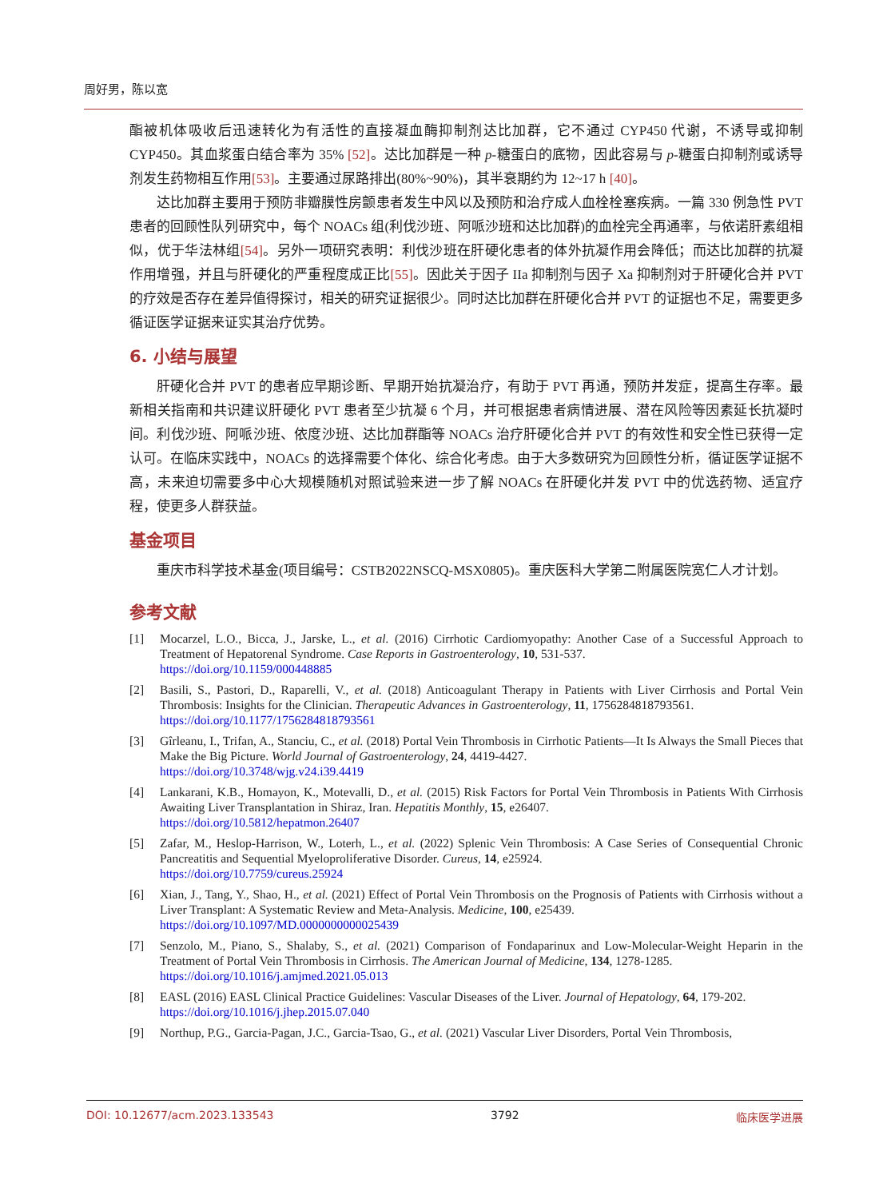周好男，陈以宽
酯被机体吸收后迅速转化为有活性的直接凝血酶抑制剂达比加群，它不通过 CYP450 代谢，不诱导或抑制 CYP450。其血浆蛋白结合率为 35% [52]。达比加群是一种 p-糖蛋白的底物，因此容易与 p-糖蛋白抑制剂或诱导剂发生药物相互作用[53]。主要通过尿路排出(80%~90%)，其半衰期约为 12~17 h [40]。
达比加群主要用于预防非瓣膜性房颤患者发生中风以及预防和治疗成人血栓栓塞疾病。一篇 330 例急性 PVT 患者的回顾性队列研究中，每个 NOACs 组(利伐沙班、阿哌沙班和达比加群)的血栓完全再通率，与依诺肝素组相似，优于华法林组[54]。另外一项研究表明：利伐沙班在肝硬化患者的体外抗凝作用会降低；而达比加群的抗凝作用增强，并且与肝硬化的严重程度成正比[55]。因此关于因子 IIa 抑制剂与因子 Xa 抑制剂对于肝硬化合并 PVT 的疗效是否存在差异值得探讨，相关的研究证据很少。同时达比加群在肝硬化合并 PVT 的证据也不足，需要更多循证医学证据来证实其治疗优势。
6. 小结与展望
肝硬化合并 PVT 的患者应早期诊断、早期开始抗凝治疗，有助于 PVT 再通，预防并发症，提高生存率。最新相关指南和共识建议肝硬化 PVT 患者至少抗凝 6 个月，并可根据患者病情进展、潜在风险等因素延长抗凝时间。利伐沙班、阿哌沙班、依度沙班、达比加群酯等 NOACs 治疗肝硬化合并 PVT 的有效性和安全性已获得一定认可。在临床实践中，NOACs 的选择需要个体化、综合化考虑。由于大多数研究为回顾性分析，循证医学证据不高，未来迫切需要多中心大规模随机对照试验来进一步了解 NOACs 在肝硬化并发 PVT 中的优选药物、适宜疗程，使更多人群获益。
基金项目
重庆市科学技术基金(项目编号：CSTB2022NSCQ-MSX0805)。重庆医科大学第二附属医院宽仁人才计划。
参考文献
[1] Mocarzel, L.O., Bicca, J., Jarske, L., et al. (2016) Cirrhotic Cardiomyopathy: Another Case of a Successful Approach to Treatment of Hepatorenal Syndrome. Case Reports in Gastroenterology, 10, 531-537.
https://doi.org/10.1159/000448885
[2] Basili, S., Pastori, D., Raparelli, V., et al. (2018) Anticoagulant Therapy in Patients with Liver Cirrhosis and Portal Vein Thrombosis: Insights for the Clinician. Therapeutic Advances in Gastroenterology, 11, 1756284818793561.
https://doi.org/10.1177/1756284818793561
[3] Gîrleanu, I., Trifan, A., Stanciu, C., et al. (2018) Portal Vein Thrombosis in Cirrhotic Patients—It Is Always the Small Pieces that Make the Big Picture. World Journal of Gastroenterology, 24, 4419-4427.
https://doi.org/10.3748/wjg.v24.i39.4419
[4] Lankarani, K.B., Homayon, K., Motevalli, D., et al. (2015) Risk Factors for Portal Vein Thrombosis in Patients With Cirrhosis Awaiting Liver Transplantation in Shiraz, Iran. Hepatitis Monthly, 15, e26407.
https://doi.org/10.5812/hepatmon.26407
[5] Zafar, M., Heslop-Harrison, W., Loterh, L., et al. (2022) Splenic Vein Thrombosis: A Case Series of Consequential Chronic Pancreatitis and Sequential Myeloproliferative Disorder. Cureus, 14, e25924.
https://doi.org/10.7759/cureus.25924
[6] Xian, J., Tang, Y., Shao, H., et al. (2021) Effect of Portal Vein Thrombosis on the Prognosis of Patients with Cirrhosis without a Liver Transplant: A Systematic Review and Meta-Analysis. Medicine, 100, e25439.
https://doi.org/10.1097/MD.0000000000025439
[7] Senzolo, M., Piano, S., Shalaby, S., et al. (2021) Comparison of Fondaparinux and Low-Molecular-Weight Heparin in the Treatment of Portal Vein Thrombosis in Cirrhosis. The American Journal of Medicine, 134, 1278-1285.
https://doi.org/10.1016/j.amjmed.2021.05.013
[8] EASL (2016) EASL Clinical Practice Guidelines: Vascular Diseases of the Liver. Journal of Hepatology, 64, 179-202.
https://doi.org/10.1016/j.jhep.2015.07.040
[9] Northup, P.G., Garcia-Pagan, J.C., Garcia-Tsao, G., et al. (2021) Vascular Liver Disorders, Portal Vein Thrombosis,
DOI: 10.12677/acm.2023.133543 3792 临床医学进展